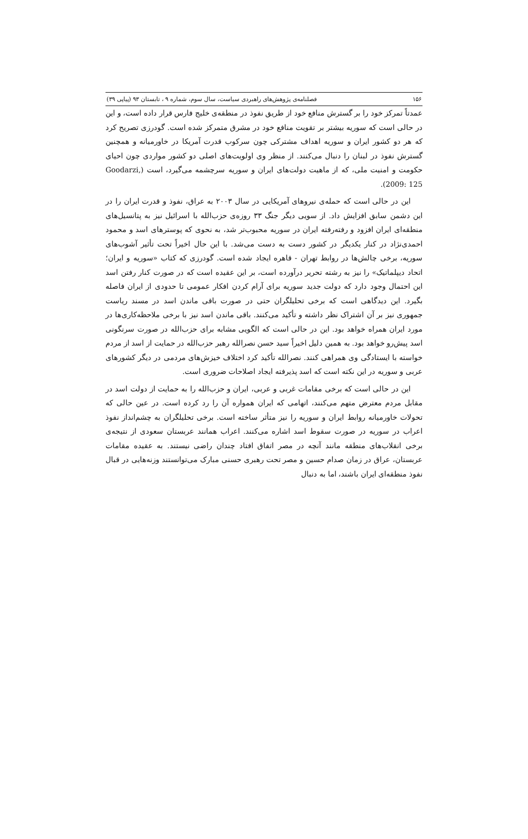۱۵۶ فصلنامه‌ی پژوهش‌های راهبردی سیاست، سال سوم، شماره ۹ ، تابستان ۹۳ (پیاپی ۳۹)
عمدتاً تمرکز خود را بر گسترش منافع خود از طریق نفوذ در منطقه‌ی خلیج فارس قرار داده است، و این در حالی است که سوریه بیشتر بر تقویت منافع خود در مشرق متمرکز شده است. گودرزی تصریح کرد که هر دو کشور ایران و سوریه اهداف مشترکی چون سرکوب قدرت آمریکا در خاورمیانه و همچنین گسترش نفوذ در لبنان را دنبال می‌کنند. از منظر وی اولویت‌های اصلی دو کشور مواردی چون احیای حکومت و امنیت ملی، که از ماهیت دولت‌های ایران و سوریه سرچشمه می‌گیرد، است (Goodarzi, 2009: 125).
این در حالی است که حمله‌ی نیروهای آمریکایی در سال ۲۰۰۳ به عراق، نفوذ و قدرت ایران را در این دشمن سابق افزایش داد. از سویی دیگر جنگ ۳۳ روزه‌ی حزب‌الله با اسرائیل نیز به پتانسیل‌های منطقه‌ای ایران افزود و رفته‌رفته ایران در سوریه محبوب‌تر شد، به نحوی که پوسترهای اسد و محمود احمدی‌نژاد در کنار یکدیگر در کشور دست به دست می‌شد. با این حال اخیراً تحت تأثیر آشوب‌های سوریه، برخی چالش‌ها در روابط تهران - قاهره ایجاد شده است. گودرزی که کتاب «سوریه و ایران؛ اتحاد دیپلماتیک» را نیز به رشته تحریر درآورده است، بر این عقیده است که در صورت کنار رفتن اسد این احتمال وجود دارد که دولت جدید سوریه برای آرام کردن افکار عمومی تا حدودی از ایران فاصله بگیرد. این دیدگاهی است که برخی تحلیلگران حتی در صورت باقی ماندن اسد در مسند ریاست جمهوری نیز بر آن اشتراک نظر داشته و تأکید می‌کنند. باقی ماندن اسد نیز با برخی ملاحظه‌کاری‌ها در مورد ایران همراه خواهد بود. این در حالی است که الگویی مشابه برای حزب‌الله در صورت سرنگونی اسد پیش‌رو خواهد بود. به همین دلیل اخیراً سید حسن نصرالله رهبر حزب‌الله در حمایت از اسد از مردم خواسته با ایستادگی وی همراهی کنند. نصرالله تأکید کرد اختلاف خیزش‌های مردمی در دیگر کشورهای عربی و سوریه در این نکته است که اسد پذیرفته ایجاد اصلاحات ضروری است.
این در حالی است که برخی مقامات غربی و عربی، ایران و حزب‌الله را به حمایت از دولت اسد در مقابل مردم معترض متهم می‌کنند، اتهامی که ایران همواره آن را رد کرده است. در عین حالی که تحولات خاورمیانه روابط ایران و سوریه را نیز متأثر ساخته است. برخی تحلیلگران به چشم‌انداز نفوذ اعراب در سوریه در صورت سقوط اسد اشاره می‌کنند. اعراب همانند عربستان سعودی از نتیجه‌ی برخی انقلاب‌های منطقه مانند آنچه در مصر اتفاق افتاد چندان راضی نیستند. به عقیده مقامات عربستان، عراق در زمان صدام حسین و مصر تحت رهبری حسنی مبارک می‌توانستند وزنه‌هایی در قبال نفوذ منطقه‌ای ایران باشند، اما به دنبال